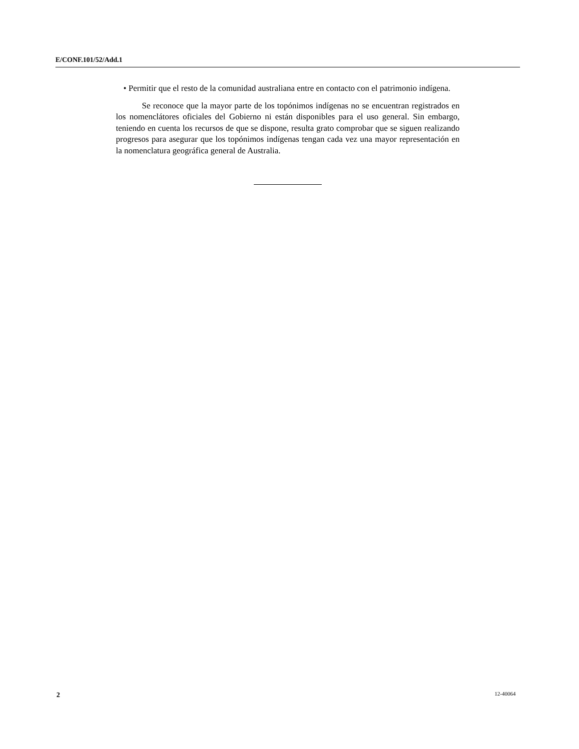E/CONF.101/52/Add.1
• Permitir que el resto de la comunidad australiana entre en contacto con el patrimonio indígena.
Se reconoce que la mayor parte de los topónimos indígenas no se encuentran registrados en los nomenclátores oficiales del Gobierno ni están disponibles para el uso general. Sin embargo, teniendo en cuenta los recursos de que se dispone, resulta grato comprobar que se siguen realizando progresos para asegurar que los topónimos indígenas tengan cada vez una mayor representación en la nomenclatura geográfica general de Australia.
2 12-40064